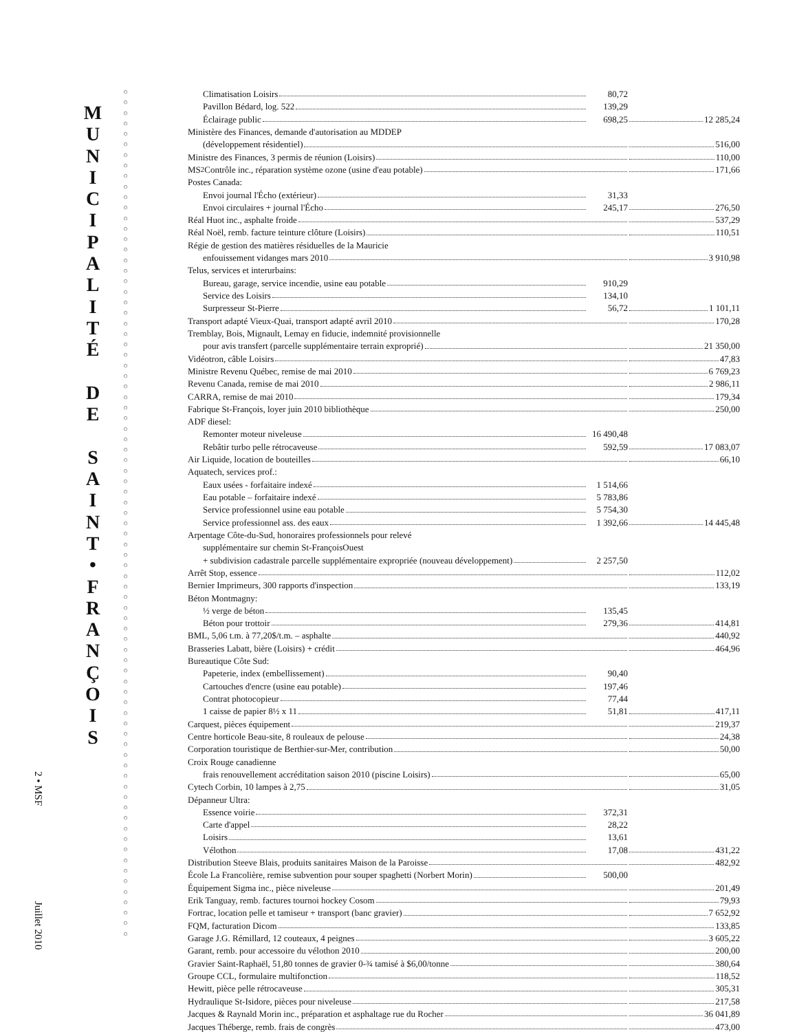2 • MSF Juillet 2010
M
U
N
I
C
I
P
A
L
I
T
É
D
E
S
A
I
N
T
•
F
R
A
N
Ç
O
I
S
○
○
○
○
○
○
○
○
○
○
○
○
○
○
○
○
○
○
○
○
○
○
○
○
○
○
○
○
○
○
○
○
○
○
○
○
○
○
○
○
○
○
○
○
○
○
○
○
○
○
○
○
○
○
○
○
○
○
○
○
○
○
○
○
○
○
○
○
○
○
○
○
○
○
○
○
○
○
○
○
○
| Climatisation Loisirs | 80,72 | |
| Pavillon Bédard, log. 522 | 139,29 | |
| Éclairage public | 698,25 | 12 285,24 |
| Ministère des Finances, demande d'autorisation au MDDEP | | |
| (développement résidentiel) | | 516,00 |
| Ministre des Finances, 3 permis de réunion (Loisirs) | | 110,00 |
| MS<sup>2</sup> Contrôle inc., réparation système ozone (usine d'eau potable) | | 171,66 |
| Postes Canada: | | |
| Envoi journal l'Écho (extérieur) | 31,33 | |
| Envoi circulaires + journal l'Écho | 245,17 | 276,50 |
| Réal Huot inc., asphalte froide | | 537,29 |
| Réal Noël, remb. facture teinture clôture (Loisirs) | | 110,51 |
| Régie de gestion des matières résiduelles de la Mauricie | | |
| enfouissement vidanges mars 2010 | | 3 910,98 |
| Telus, services et interurbains: | | |
| Bureau, garage, service incendie, usine eau potable | 910,29 | |
| Service des Loisirs | 134,10 | |
| Surpresseur St-Pierre | 56,72 | 1 101,11 |
| Transport adapté Vieux-Quai, transport adapté avril 2010 | | 170,28 |
| Tremblay, Bois, Mignault, Lemay en fiducie, indemnité provisionnelle | | |
| pour avis transfert (parcelle supplémentaire terrain exproprié) | | 21 350,00 |
| Vidéotron, câble Loisirs | | 47,83 |
| Ministre Revenu Québec, remise de mai 2010 | | 6 769,23 |
| Revenu Canada, remise de mai 2010 | | 2 986,11 |
| CARRA, remise de mai 2010 | | 179,34 |
| Fabrique St-François, loyer juin 2010 bibliothèque | | 250,00 |
| ADF diesel: | | |
| Remonter moteur niveleuse | 16 490,48 | |
| Rebâtir turbo pelle rétrocaveuse | 592,59 | 17 083,07 |
| Air Liquide, location de bouteilles | | 66,10 |
| Aquatech, services prof.: | | |
| Eaux usées - forfaitaire indexé | 1 514,66 | |
| Eau potable – forfaitaire indexé | 5 783,86 | |
| Service professionnel usine eau potable | 5 754,30 | |
| Service professionnel ass. des eaux | 1 392,66 | 14 445,48 |
| Arpentage Côte-du-Sud, honoraires professionnels pour relevé | | |
| supplémentaire sur chemin St-FrançoisOuest | | |
| + subdivision cadastrale parcelle supplémentaire expropriée (nouveau développement) | 2 257,50 | |
| Arrêt Stop, essence | | 112,02 |
| Bernier Imprimeurs, 300 rapports d'inspection | | 133,19 |
| Béton Montmagny: | | |
| ½ verge de béton | 135,45 | |
| Béton pour trottoir | 279,36 | 414,81 |
| BML, 5,06 t.m. à 77,20$/t.m. – asphalte | | 440,92 |
| Brasseries Labatt, bière (Loisirs) + crédit | | 464,96 |
| Bureautique Côte Sud: | | |
| Papeterie, index (embellissement) | 90,40 | |
| Cartouches d'encre (usine eau potable) | 197,46 | |
| Contrat photocopieur | 77,44 | |
| 1 caisse de papier 8½ x 11 | 51,81 | 417,11 |
| Carquest, pièces équipement | | 219,37 |
| Centre horticole Beau-site, 8 rouleaux de pelouse | | 24,38 |
| Corporation touristique de Berthier-sur-Mer, contribution | | 50,00 |
| Croix Rouge canadienne | | |
| frais renouvellement accréditation saison 2010 (piscine Loisirs) | | 65,00 |
| Cytech Corbin, 10 lampes à 2,75 | | 31,05 |
| Dépanneur Ultra: | | |
| Essence voirie | 372,31 | |
| Carte d'appel | 28,22 | |
| Loisirs | 13,61 | |
| Vélothon | 17,08 | 431,22 |
| Distribution Steeve Blais, produits sanitaires Maison de la Paroisse | | 482,92 |
| École La Francolière, remise subvention pour souper spaghetti (Norbert Morin) | 500,00 | |
| Équipement Sigma inc., pièce niveleuse | | 201,49 |
| Erik Tanguay, remb. factures tournoi hockey Cosom | | 79,93 |
| Fortrac, location pelle et tamiseur + transport (banc gravier) | | 7 652,92 |
| FQM, facturation Dicom | | 133,85 |
| Garage J.G. Rémillard, 12 couteaux, 4 peignes | | 3 605,22 |
| Garant, remb. pour accessoire du vélothon 2010 | | 200,00 |
| Gravier Saint-Raphaël, 51,80 tonnes de gravier 0-¾ tamisé à $6,00/tonne | | 380,64 |
| Groupe CCL, formulaire multifonction | | 118,52 |
| Hewitt, pièce pelle rétrocaveuse | | 305,31 |
| Hydraulique St-Isidore, pièces pour niveleuse | | 217,58 |
| Jacques & Raynald Morin inc., préparation et asphaltage rue du Rocher | | 36 041,89 |
| Jacques Théberge, remb. frais de congrès | | 473,00 |